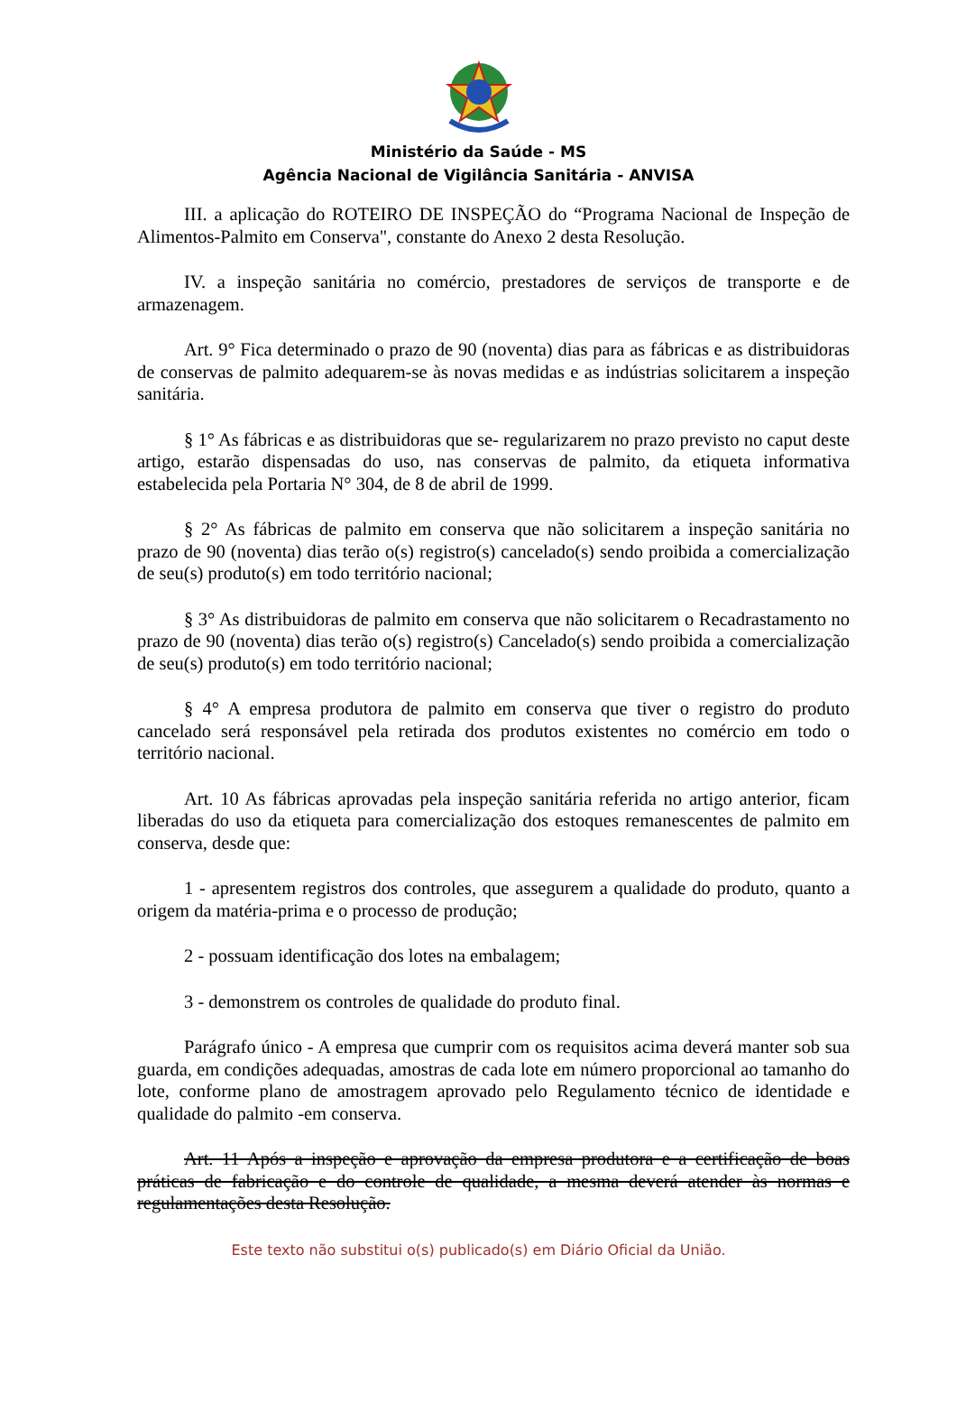Ministério da Saúde - MS
Agência Nacional de Vigilância Sanitária - ANVISA
III. a aplicação do ROTEIRO DE INSPEÇÃO do “Programa Nacional de Inspeção de Alimentos-Palmito em Conserva", constante do Anexo 2 desta Resolução.
IV. a inspeção sanitária no comércio, prestadores de serviços de transporte e de armazenagem.
Art. 9° Fica determinado o prazo de 90 (noventa) dias para as fábricas e as distribuidoras de conservas de palmito adequarem-se às novas medidas e as indústrias solicitarem a inspeção sanitária.
§ 1° As fábricas e as distribuidoras que se- regularizarem no prazo previsto no caput deste artigo, estarão dispensadas do uso, nas conservas de palmito, da etiqueta informativa estabelecida pela Portaria N° 304, de 8 de abril de 1999.
§ 2° As fábricas de palmito em conserva que não solicitarem a inspeção sanitária no prazo de 90 (noventa) dias terão o(s) registro(s) cancelado(s) sendo proibida a comercialização de seu(s) produto(s) em todo território nacional;
§ 3° As distribuidoras de palmito em conserva que não solicitarem o Recadrastamento no prazo de 90 (noventa) dias terão o(s) registro(s) Cancelado(s) sendo proibida a comercialização de seu(s) produto(s) em todo território nacional;
§ 4° A empresa produtora de palmito em conserva que tiver o registro do produto cancelado será responsável pela retirada dos produtos existentes no comércio em todo o território nacional.
Art. 10 As fábricas aprovadas pela inspeção sanitária referida no artigo anterior, ficam liberadas do uso da etiqueta para comercialização dos estoques remanescentes de palmito em conserva, desde que:
1 - apresentem registros dos controles, que assegurem a qualidade do produto, quanto a origem da matéria-prima e o processo de produção;
2 - possuam identificação dos lotes na embalagem;
3 - demonstrem os controles de qualidade do produto final.
Parágrafo único - A empresa que cumprir com os requisitos acima deverá manter sob sua guarda, em condições adequadas, amostras de cada lote em número proporcional ao tamanho do lote, conforme plano de amostragem aprovado pelo Regulamento técnico de identidade e qualidade do palmito -em conserva.
Art. 11 Após a inspeção e aprovação da empresa produtora e a certificação de boas práticas de fabricação e do controle de qualidade, a mesma deverá atender às normas e regulamentações desta Resolução.
Este texto não substitui o(s) publicado(s) em Diário Oficial da União.